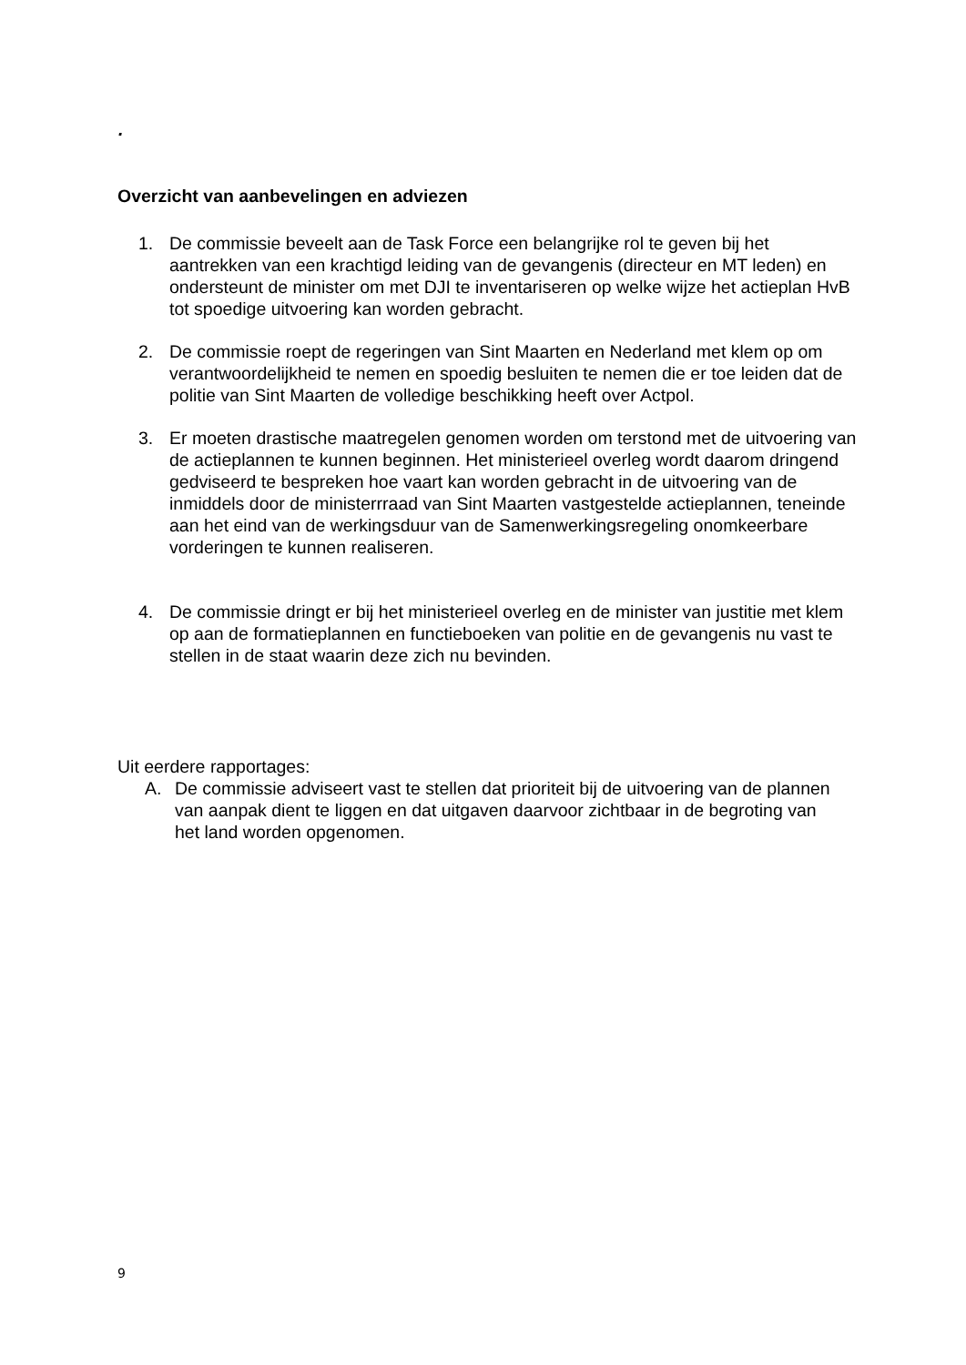.
Overzicht van aanbevelingen en adviezen
1. De commissie beveelt aan de Task Force een belangrijke rol te geven bij het aantrekken van een krachtigd leiding van de gevangenis (directeur en MT leden) en ondersteunt de minister om met DJI te inventariseren op welke wijze het actieplan HvB tot spoedige uitvoering kan worden gebracht.
2. De commissie roept de regeringen van Sint Maarten en Nederland met klem op om verantwoordelijkheid te nemen en spoedig besluiten te nemen die er toe leiden dat de politie van Sint Maarten de volledige beschikking heeft over Actpol.
3. Er moeten drastische maatregelen genomen worden om terstond met de uitvoering van de actieplannen te kunnen beginnen. Het ministerieel overleg wordt daarom dringend gedviseerd te bespreken hoe vaart kan worden gebracht in de uitvoering van de inmiddels door de ministerrraad van Sint Maarten vastgestelde actieplannen, teneinde aan het eind van de werkingsduur van de Samenwerkingsregeling onomkeerbare vorderingen te kunnen realiseren.
4. De commissie dringt er bij het ministerieel overleg en de minister van justitie met klem op aan de formatieplannen en functieboeken van politie en de gevangenis nu vast te stellen in de staat waarin deze zich nu bevinden.
Uit eerdere rapportages:
A. De commissie adviseert vast te stellen dat prioriteit bij de uitvoering van de plannen van aanpak dient te liggen en dat uitgaven daarvoor zichtbaar in de begroting van het land worden opgenomen.
9